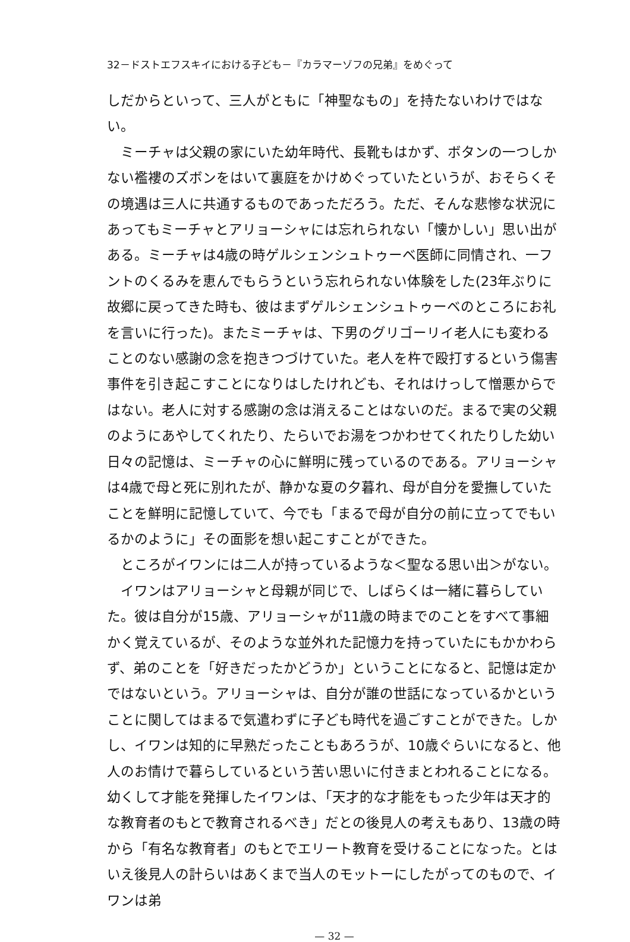32－ドストエフスキイにおける子ども－『カラマーゾフの兄弟』をめぐって
しだからといって、三人がともに「神聖なもの」を持たないわけではない。
ミーチャは父親の家にいた幼年時代、長靴もはかず、ボタンの一つしかない襤褸のズボンをはいて裏庭をかけめぐっていたというが、おそらくその境遇は三人に共通するものであっただろう。ただ、そんな悲惨な状況にあってもミーチャとアリョーシャには忘れられない「懐かしい」思い出がある。ミーチャは4歳の時ゲルシェンシュトゥーベ医師に同情され、一フントのくるみを恵んでもらうという忘れられない体験をした(23年ぶりに故郷に戻ってきた時も、彼はまずゲルシェンシュトゥーベのところにお礼を言いに行った)。またミーチャは、下男のグリゴーリイ老人にも変わることのない感謝の念を抱きつづけていた。老人を杵で殴打するという傷害事件を引き起こすことになりはしたけれども、それはけっして憎悪からではない。老人に対する感謝の念は消えることはないのだ。まるで実の父親のようにあやしてくれたり、たらいでお湯をつかわせてくれたりした幼い日々の記憶は、ミーチャの心に鮮明に残っているのである。アリョーシャは4歳で母と死に別れたが、静かな夏の夕暮れ、母が自分を愛撫していたことを鮮明に記憶していて、今でも「まるで母が自分の前に立ってでもいるかのように」その面影を想い起こすことができた。
ところがイワンには二人が持っているような＜聖なる思い出＞がない。
イワンはアリョーシャと母親が同じで、しばらくは一緒に暮らしていた。彼は自分が15歳、アリョーシャが11歳の時までのことをすべて事細かく覚えているが、そのような並外れた記憶力を持っていたにもかかわらず、弟のことを「好きだったかどうか」ということになると、記憶は定かではないという。アリョーシャは、自分が誰の世話になっているかということに関してはまるで気遣わずに子ども時代を過ごすことができた。しかし、イワンは知的に早熟だったこともあろうが、10歳ぐらいになると、他人のお情けで暮らしているという苦い思いに付きまとわれることになる。幼くして才能を発揮したイワンは、「天才的な才能をもった少年は天才的な教育者のもとで教育されるべき」だとの後見人の考えもあり、13歳の時から「有名な教育者」のもとでエリート教育を受けることになった。とはいえ後見人の計らいはあくまで当人のモットーにしたがってのもので、イワンは弟
— 32 —